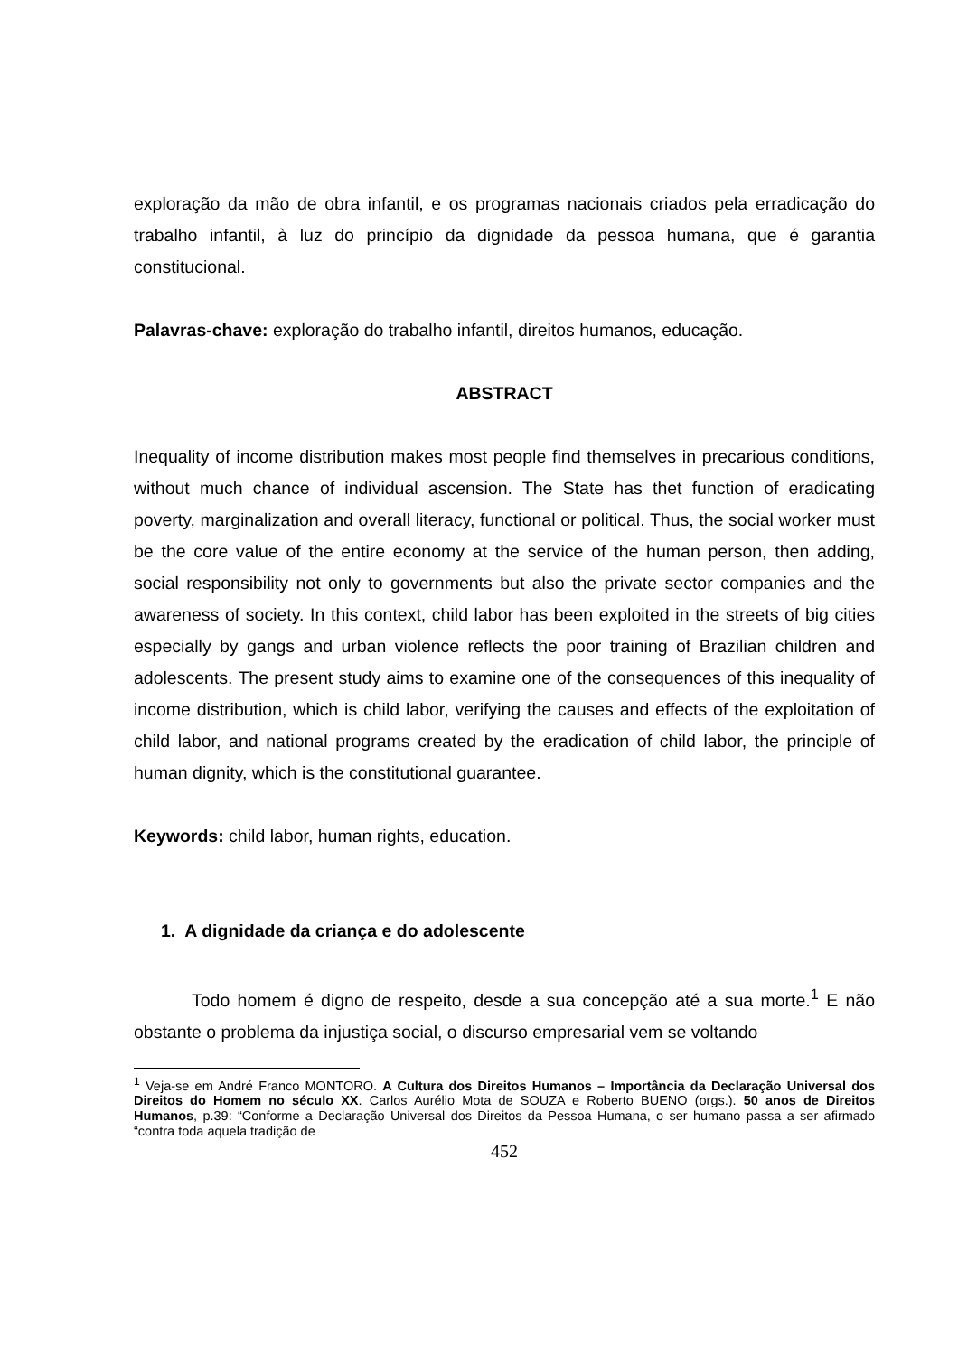exploração da mão de obra infantil, e os programas nacionais criados pela erradicação do trabalho infantil, à luz do princípio da dignidade da pessoa humana, que é garantia constitucional.
Palavras-chave: exploração do trabalho infantil, direitos humanos, educação.
ABSTRACT
Inequality of income distribution makes most people find themselves in precarious conditions, without much chance of individual ascension. The State has thet function of eradicating poverty, marginalization and overall literacy, functional or political. Thus, the social worker must be the core value of the entire economy at the service of the human person, then adding, social responsibility not only to governments but also the private sector companies and the awareness of society. In this context, child labor has been exploited in the streets of big cities especially by gangs and urban violence reflects the poor training of Brazilian children and adolescents. The present study aims to examine one of the consequences of this inequality of income distribution, which is child labor, verifying the causes and effects of the exploitation of child labor, and national programs created by the eradication of child labor, the principle of human dignity, which is the constitutional guarantee.
Keywords: child labor, human rights, education.
1. A dignidade da criança e do adolescente
Todo homem é digno de respeito, desde a sua concepção até a sua morte.<sup>1</sup> E não obstante o problema da injustiça social, o discurso empresarial vem se voltando
<sup>1</sup> Veja-se em André Franco MONTORO. A Cultura dos Direitos Humanos – Importância da Declaração Universal dos Direitos do Homem no século XX. Carlos Aurélio Mota de SOUZA e Roberto BUENO (orgs.). 50 anos de Direitos Humanos, p.39: “Conforme a Declaração Universal dos Direitos da Pessoa Humana, o ser humano passa a ser afirmado “contra toda aquela tradição de
452